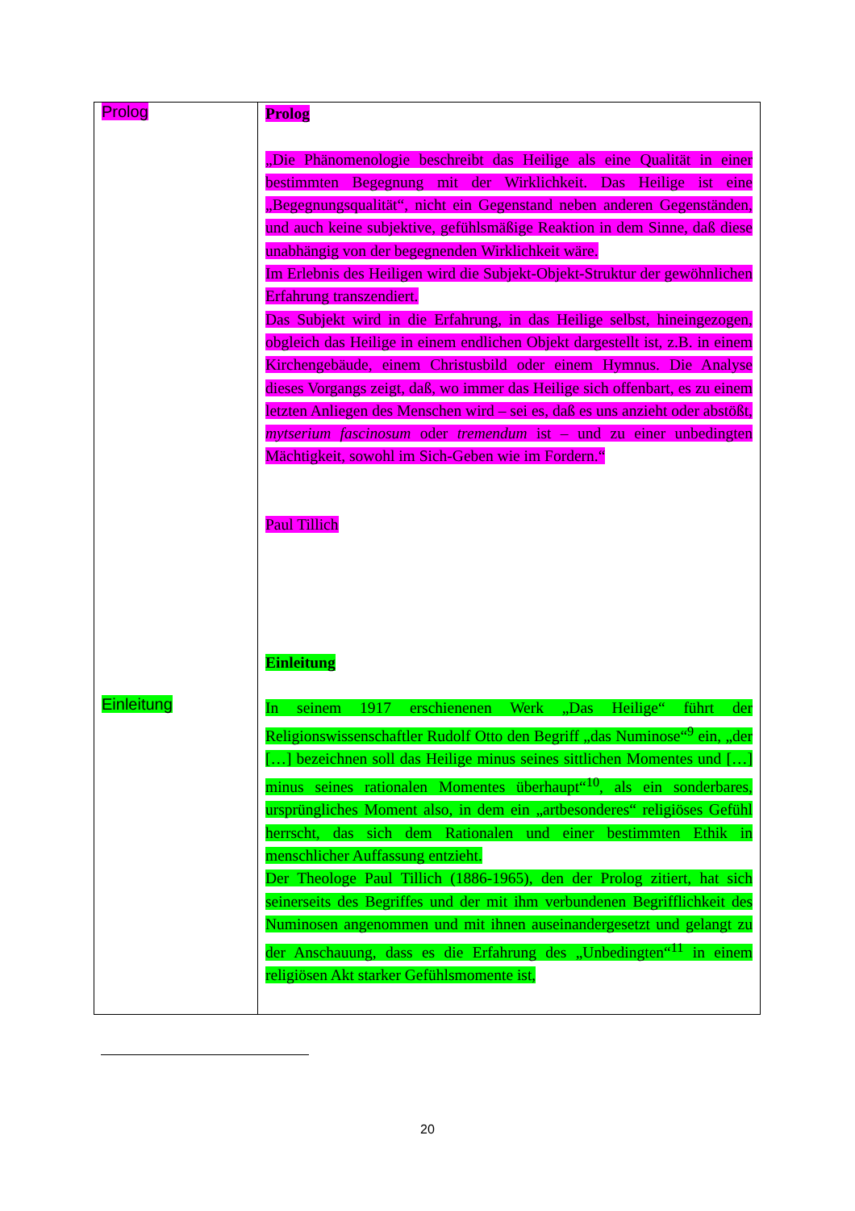| Prolog Einleitung | Prolog „Die Phänomenologie beschreibt das Heilige als eine Qualität in einer bestimmten Begegnung mit der Wirklichkeit. Das Heilige ist eine „Begegnungsqualität“, nicht ein Gegenstand neben anderen Gegenständen, und auch keine subjektive, gefühlsmäßige Reaktion in dem Sinne, daß diese unabhängig von der begegnenden Wirklichkeit wäre. Im Erlebnis des Heiligen wird die Subjekt-Objekt-Struktur der gewöhnlichen Erfahrung transzendiert. Das Subjekt wird in die Erfahrung, in das Heilige selbst, hineingezogen, obgleich das Heilige in einem endlichen Objekt dargestellt ist, z.B. in einem Kirchengebäude, einem Christusbild oder einem Hymnus. Die Analyse dieses Vorgangs zeigt, daß, wo immer das Heilige sich offenbart, es zu einem letzten Anliegen des Menschen wird – sei es, daß es uns anzieht oder abstößt, mytserium fascinosum oder tremendum ist – und zu einer unbedingten Mächtigkeit, sowohl im Sich-Geben wie im Fordern.“ Paul Tillich Einleitung In seinem 1917 erschienenen Werk „Das Heilige“ führt der Religionswissenschaftler Rudolf Otto den Begriff „das Numinose“<sup>9</sup> ein, „der […] bezeichnen soll das Heilige minus seines sittlichen Momentes und […] minus seines rationalen Momentes überhaupt“<sup>10</sup>, als ein sonderbares, ursprüngliches Moment also, in dem ein „artbesonderes“ religiöses Gefühl herrscht, das sich dem Rationalen und einer bestimmten Ethik in menschlicher Auffassung entzieht. Der Theologe Paul Tillich (1886-1965), den der Prolog zitiert, hat sich seinerseits des Begriffes und der mit ihm verbundenen Begrifflichkeit des Numinosen angenommen und mit ihnen auseinandergesetzt und gelangt zu der Anschauung, dass es die Erfahrung des „Unbedingten“<sup>11</sup> in einem religiösen Akt starker Gefühlsmomente ist, |
20